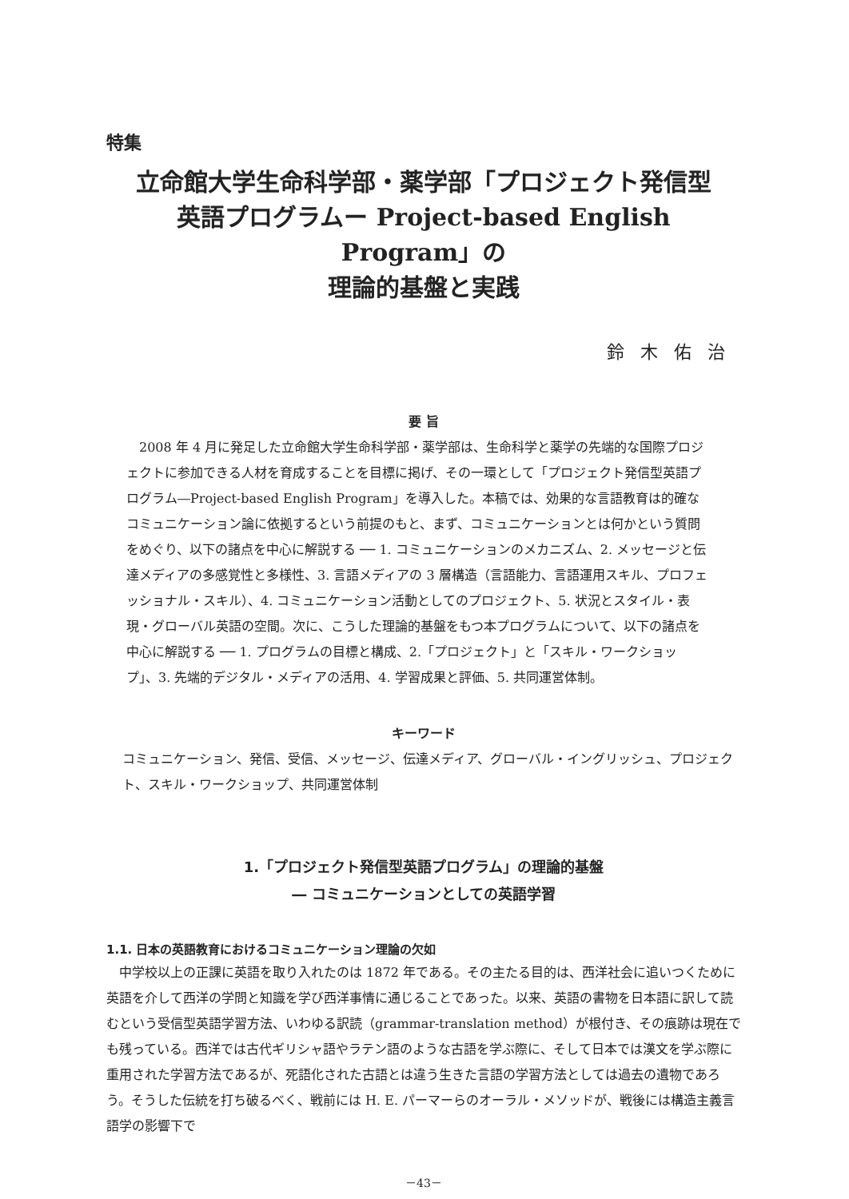特集
立命館大学生命科学部・薬学部「プロジェクト発信型
英語プログラムー Project-based English Program」の
理論的基盤と実践
鈴木佑治
要 旨
2008 年 4 月に発足した立命館大学生命科学部・薬学部は、生命科学と薬学の先端的な国際プロジェクトに参加できる人材を育成することを目標に掲げ、その一環として「プロジェクト発信型英語プログラム―Project-based English Program」を導入した。本稿では、効果的な言語教育は的確なコミュニケーション論に依拠するという前提のもと、まず、コミュニケーションとは何かという質問をめぐり、以下の諸点を中心に解説する ── 1. コミュニケーションのメカニズム、2. メッセージと伝達メディアの多感覚性と多様性、3. 言語メディアの 3 層構造（言語能力、言語運用スキル、プロフェッショナル・スキル）、4. コミュニケーション活動としてのプロジェクト、5. 状況とスタイル・表現・グローバル英語の空間。次に、こうした理論的基盤をもつ本プログラムについて、以下の諸点を中心に解説する ── 1. プログラムの目標と構成、2.「プロジェクト」と「スキル・ワークショップ」、3. 先端的デジタル・メディアの活用、4. 学習成果と評価、5. 共同運営体制。
キーワード
コミュニケーション、発信、受信、メッセージ、伝達メディア、グローバル・イングリッシュ、プロジェクト、スキル・ワークショップ、共同運営体制
1.「プロジェクト発信型英語プログラム」の理論的基盤
― コミュニケーションとしての英語学習
1.1. 日本の英語教育におけるコミュニケーション理論の欠如
中学校以上の正課に英語を取り入れたのは 1872 年である。その主たる目的は、西洋社会に追いつくために英語を介して西洋の学問と知識を学び西洋事情に通じることであった。以来、英語の書物を日本語に訳して読むという受信型英語学習方法、いわゆる訳読（grammar-translation method）が根付き、その痕跡は現在でも残っている。西洋では古代ギリシャ語やラテン語のような古語を学ぶ際に、そして日本では漢文を学ぶ際に重用された学習方法であるが、死語化された古語とは違う生きた言語の学習方法としては過去の遺物であろう。そうした伝統を打ち破るべく、戦前には H. E. パーマーらのオーラル・メソッドが、戦後には構造主義言語学の影響下で
－43－